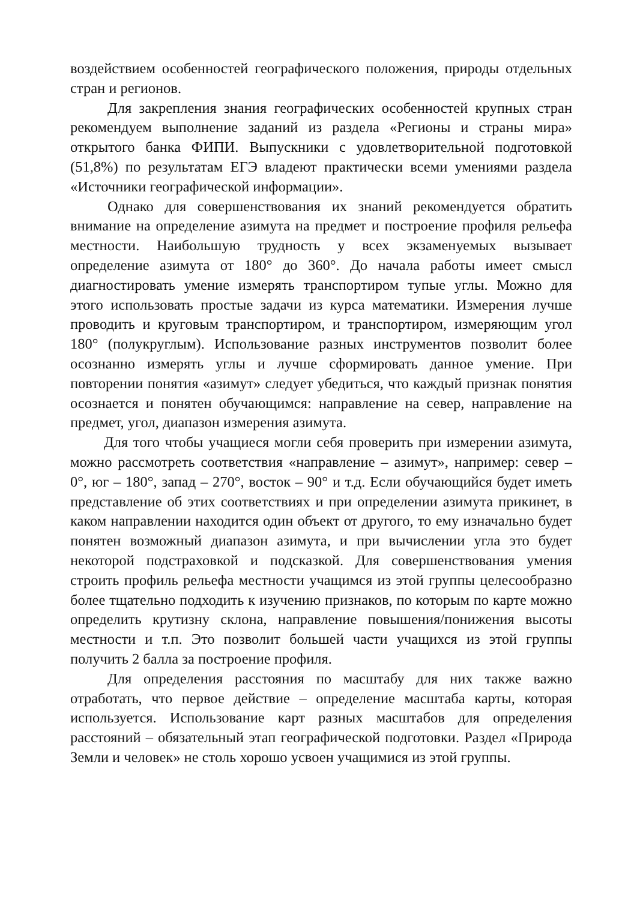воздействием особенностей географического положения, природы отдельных стран и регионов.
Для закрепления знания географических особенностей крупных стран рекомендуем выполнение заданий из раздела «Регионы и страны мира» открытого банка ФИПИ. Выпускники с удовлетворительной подготовкой (51,8%) по результатам ЕГЭ владеют практически всеми умениями раздела «Источники географической информации».
Однако для совершенствования их знаний рекомендуется обратить внимание на определение азимута на предмет и построение профиля рельефа местности. Наибольшую трудность у всех экзаменуемых вызывает определение азимута от 180° до 360°. До начала работы имеет смысл диагностировать умение измерять транспортиром тупые углы. Можно для этого использовать простые задачи из курса математики. Измерения лучше проводить и круговым транспортиром, и транспортиром, измеряющим угол 180° (полукруглым). Использование разных инструментов позволит более осознанно измерять углы и лучше сформировать данное умение. При повторении понятия «азимут» следует убедиться, что каждый признак понятия осознается и понятен обучающимся: направление на север, направление на предмет, угол, диапазон измерения азимута.
Для того чтобы учащиеся могли себя проверить при измерении азимута, можно рассмотреть соответствия «направление – азимут», например: север – 0°, юг – 180°, запад – 270°, восток – 90° и т.д. Если обучающийся будет иметь представление об этих соответствиях и при определении азимута прикинет, в каком направлении находится один объект от другого, то ему изначально будет понятен возможный диапазон азимута, и при вычислении угла это будет некоторой подстраховкой и подсказкой. Для совершенствования умения строить профиль рельефа местности учащимся из этой группы целесообразно более тщательно подходить к изучению признаков, по которым по карте можно определить крутизну склона, направление повышения/понижения высоты местности и т.п. Это позволит большей части учащихся из этой группы получить 2 балла за построение профиля.
Для определения расстояния по масштабу для них также важно отработать, что первое действие – определение масштаба карты, которая используется. Использование карт разных масштабов для определения расстояний – обязательный этап географической подготовки. Раздел «Природа Земли и человек» не столь хорошо усвоен учащимися из этой группы.